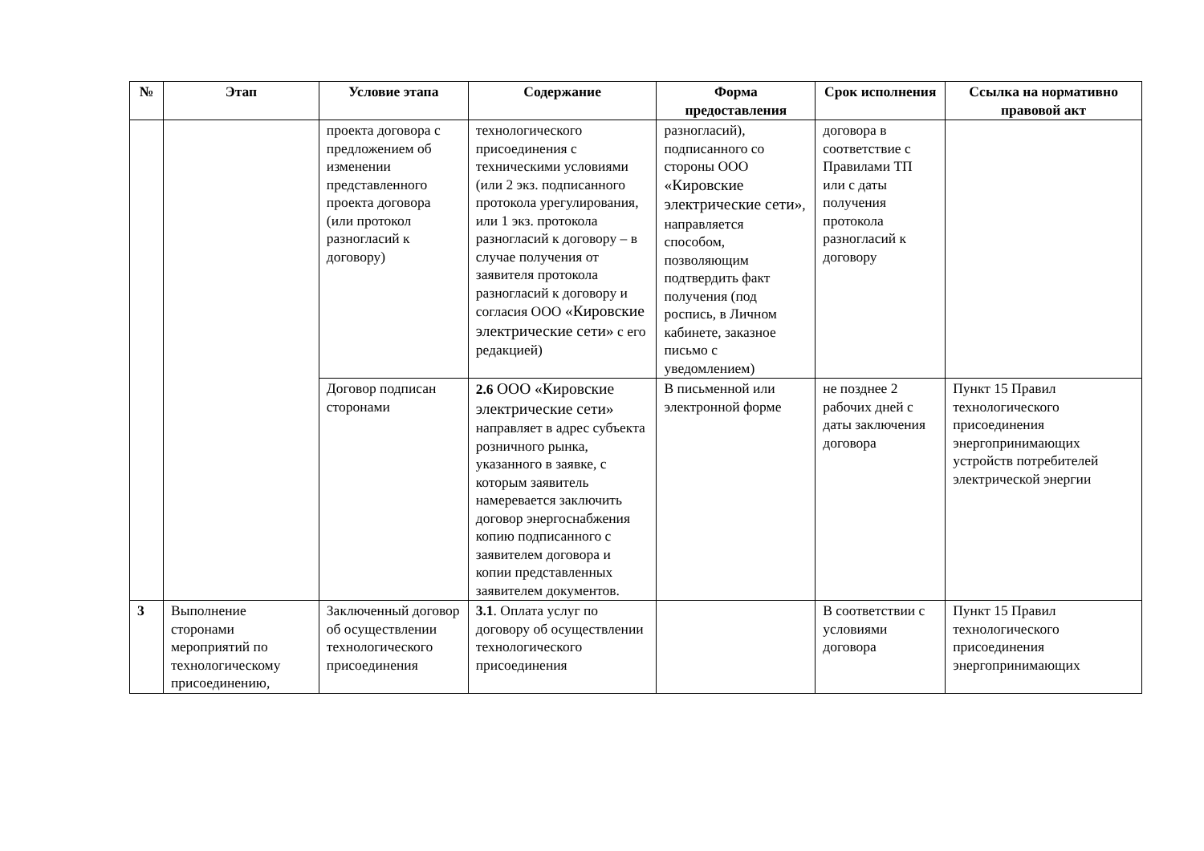| № | Этап | Условие этапа | Содержание | Форма предоставления | Срок исполнения | Ссылка на нормативно правовой акт |
| --- | --- | --- | --- | --- | --- | --- |
| | | проекта договора с предложением об изменении представленного проекта договора (или протокол разногласий к договору) | технологического присоединения с техническими условиями (или 2 экз. подписанного протокола урегулирования, или 1 экз. протокола разногласий к договору – в случае получения от заявителя протокола разногласий к договору и согласия ООО «Кировские электрические сети» с его редакцией) | разногласий), подписанного со стороны ООО «Кировские электрические сети» , направляется способом, позволяющим подтвердить факт получения (под роспись, в Личном кабинете, заказное письмо с уведомлением) | договора в соответствие с Правилами ТП или с даты получения протокола разногласий к договору | |
| | | Договор подписан сторонами | 2.6 ООО «Кировские электрические сети» направляет в адрес субъекта розничного рынка, указанного в заявке, с которым заявитель намеревается заключить договор энергоснабжения копию подписанного с заявителем договора и копии представленных заявителем документов. | В письменной или электронной форме | не позднее 2 рабочих дней с даты заключения договора | Пункт 15 Правил технологического присоединения энергопринимающих устройств потребителей электрической энергии |
| 3 | Выполнение сторонами мероприятий по технологическому присоединению, | Заключенный договор об осуществлении технологического присоединения | 3.1 . Оплата услуг по договору об осуществлении технологического присоединения | | В соответствии с условиями договора | Пункт 15 Правил технологического присоединения энергопринимающих |